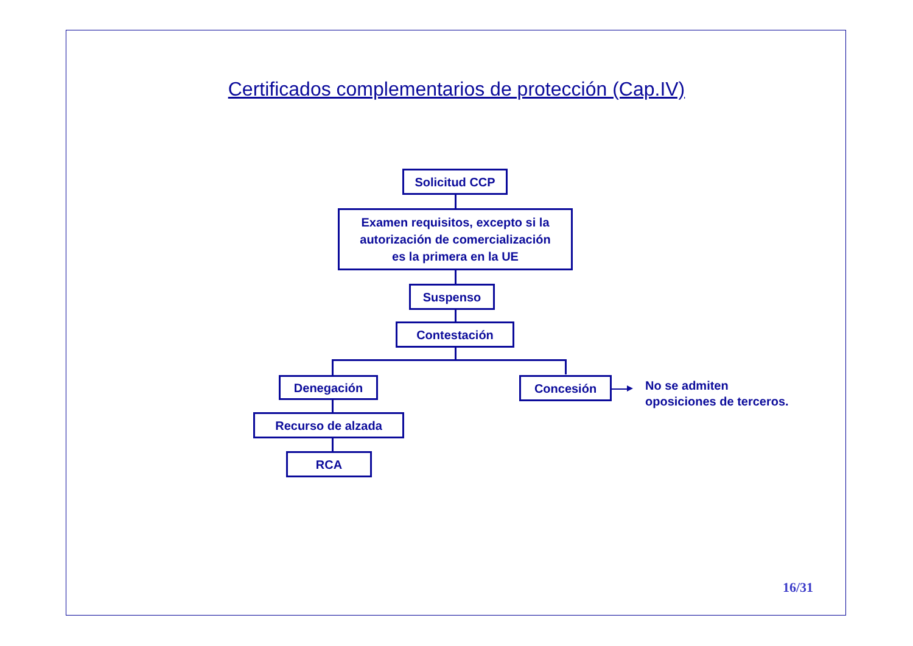Certificados complementarios de protección (Cap.IV)
Solicitud CCP
Examen requisitos, excepto si la
autorización de comercialización
es la primera en la UE
Suspenso
Contestación
Denegación Concesión
No se admiten
oposiciones de terceros.
Recurso de alzada
RCA
16/31